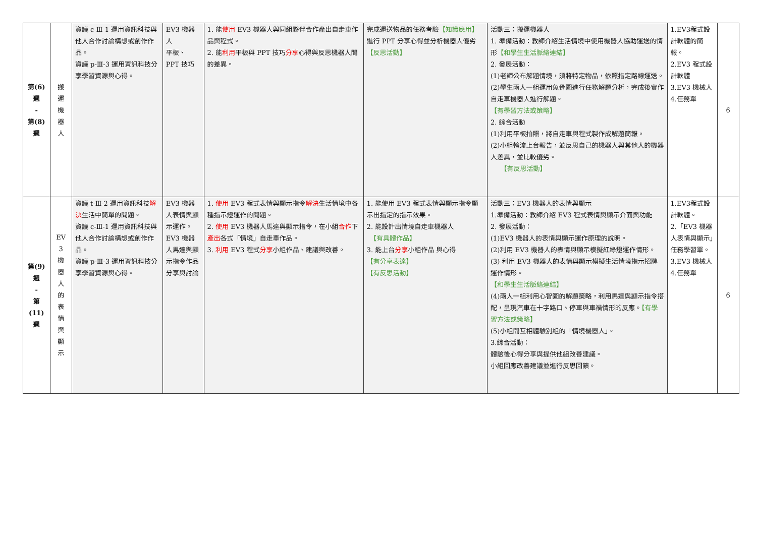| 第(6) 週 - 第(8) 週 | 搬 運 機 器 人 | 資議 c-Ⅲ-1 運用資訊科技與他人合作討論構想或創作作品。 資議 p-Ⅲ-3 運用資訊科技分享學習資源與心得。 | EV3 機器人 平板、 PPT 技巧 | 1. 能 使用 EV3 機器人與同組夥伴合作產出自走車作品與程式。 2. 能 利用 平板與 PPT 技巧 分享 心得與反思機器人間的差異。 | 完成運送物品的任務考驗 【知識應用】 進行 PPT 分享心得並分析機器人優劣 【反思活動】 | 活動三：搬運機器人 1. 準備活動：教師介紹生活情境中使用機器人協助運送的情形 【和學生生活脈絡連結】 2. 發展活動： (1)老師公布解題情境，須將特定物品，依照指定路線運送。 (2)學生兩人一組運用魚骨圖進行任務解題分析，完成後實作自走車機器人進行解題。 【有學習方法或策略】 2. 綜合活動 (1)利用平板拍照，將自走車與程式製作成解題簡報。 (2)小組輪流上台報告，並反思自己的機器人與其他人的機器人差異，並比較優劣。 【有反思活動】 | 1.EV3程式設計軟體的簡報。 2.EV3 程式設計軟體 3.EV3 機械人 4.任務單 | 6 |
| 第(9) 週 - 第 (11) 週 | EV 3 機 器 人 的 表 情 與 顯 示 | 資議 t-Ⅲ-2 運用資訊科技 解決 生活中簡單的問題。 資議 c-Ⅲ-1 運用資訊科技與他人合作討論構想或創作作品。 資議 p-Ⅲ-3 運用資訊科技分享學習資源與心得。 | EV3 機器人表情與顯示運作。 EV3 機器人馬達與顯示指令作品分享與討論 | 1. 使用 EV3 程式表情與顯示指令 解決 生活情境中各種指示燈運作的問題。 2. 使用 EV3 機器人馬達與顯示指令，在小組 合作 下 產出 各式「情境」自走車作品。 3. 利用 EV3 程式 分享 小組作品、建議與改善。 | 1. 能使用 EV3 程式表情與顯示指令顯示出指定的指示效果。 2. 能設計出情境自走車機器人 【有具體作品】 3. 能上台 分享 小組作品 與心得 【有分享表達】 【有反思活動】 | 活動三：EV3 機器人的表情與顯示 1.準備活動：教師介紹 EV3 程式表情與顯示介面與功能 2. 發展活動： (1)EV3 機器人的表情與顯示運作原理的說明。 (2)利用 EV3 機器人的表情與顯示模擬紅綠燈運作情形。 (3) 利用 EV3 機器人的表情與顯示模擬生活情境指示招牌運作情形。 【和學生生活脈絡連結】 (4)兩人一組利用心智圖的解題策略，利用馬達與顯示指令搭配，呈現汽車在十字路口、停車與車禍情形的反應。 【有學習方法或策略】 (5)小組間互相體驗別組的「情境機器人」。 3.綜合活動： 體驗後心得分享與提供他組改善建議。 小組回應改善建議並進行反思回饋。 | 1.EV3程式設計軟體。 2.「EV3 機器人表情與顯示」任務學習單。 3.EV3 機械人 4.任務單 | 6 |